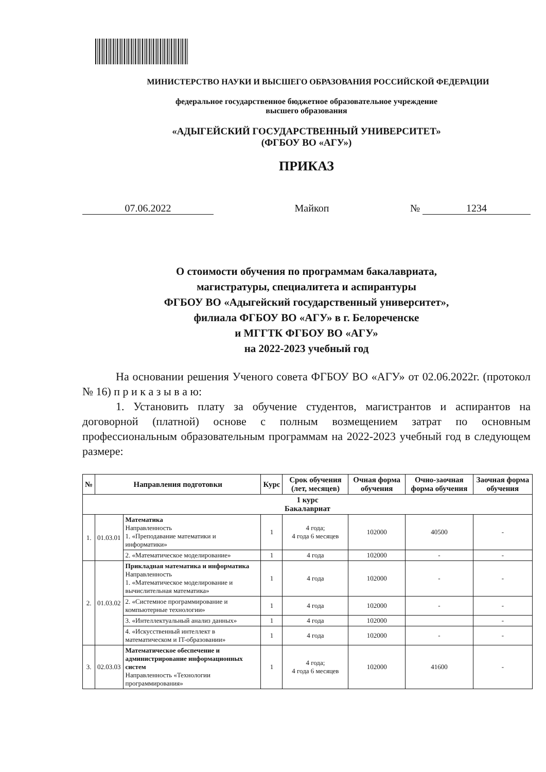МИНИСТЕРСТВО НАУКИ И ВЫСШЕГО ОБРАЗОВАНИЯ РОССИЙСКОЙ ФЕДЕРАЦИИ
федеральное государственное бюджетное образовательное учреждение
высшего образования
«АДЫГЕЙСКИЙ ГОСУДАРСТВЕННЫЙ УНИВЕРСИТЕТ»
(ФГБОУ ВО «АГУ»)
ПРИКАЗ
07.06.2022 Майкоп № 1234
О стоимости обучения по программам бакалавриата,
магистратуры, специалитета и аспирантуры
ФГБОУ ВО «Адыгейский государственный университет»,
филиала ФГБОУ ВО «АГУ» в г. Белореченске
и МГГТК ФГБОУ ВО «АГУ»
на 2022-2023 учебный год
На основании решения Ученого совета ФГБОУ ВО «АГУ» от 02.06.2022г. (протокол № 16) п р и к а з ы в а ю:
1. Установить плату за обучение студентов, магистрантов и аспирантов на договорной (платной) основе с полным возмещением затрат по основным профессиональным образовательным программам на 2022-2023 учебный год в следующем размере:
| № | Направления подготовки | | Курс | Срок обучения (лет, месяцев) | Очная форма обучения | Очно-заочная форма обучения | Заочная форма обучения |
| --- | --- | --- | --- | --- | --- | --- | --- |
| 1 курс Бакалавриат | | | | | | | |
| 1. | 01.03.01 | Математика Направленность 1. «Преподавание математики и информатики» | 1 | 4 года; 4 года 6 месяцев | 102000 | 40500 | - |
| | | 2. «Математическое моделирование» | 1 | 4 года | 102000 | - | - |
| 2. | 01.03.02 | Прикладная математика и информатика Направленность 1. «Математическое моделирование и вычислительная математика» | 1 | 4 года | 102000 | - | - |
| | | 2. «Системное программирование и компьютерные технологии» | 1 | 4 года | 102000 | - | - |
| | | 3. «Интеллектуальный анализ данных» | 1 | 4 года | 102000 | | - |
| | | 4. «Искусственный интеллект в математическом и IT-образовании» | 1 | 4 года | 102000 | - | - |
| 3. | 02.03.03 | Математическое обеспечение и администрирование информационных систем Направленность «Технологии программирования» | 1 | 4 года; 4 года 6 месяцев | 102000 | 41600 | - |